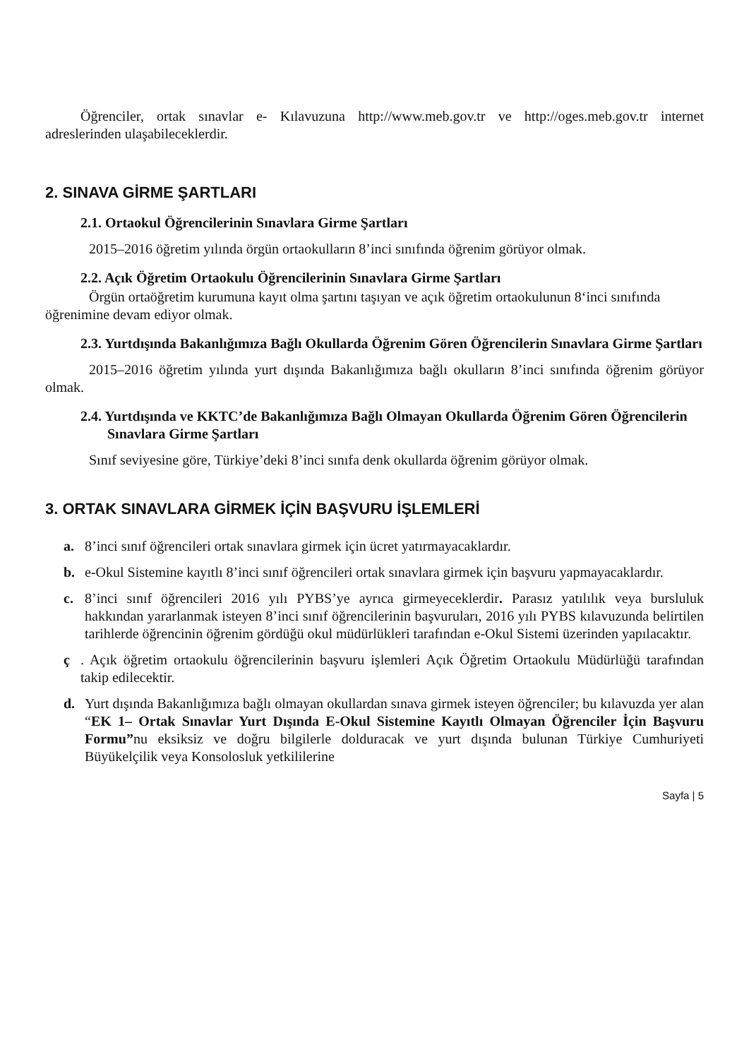Öğrenciler, ortak sınavlar e- Kılavuzuna http://www.meb.gov.tr ve http://oges.meb.gov.tr internet adreslerinden ulaşabileceklerdir.
2. SINAVA GİRME ŞARTLARI
2.1. Ortaokul Öğrencilerinin Sınavlara Girme Şartları
2015–2016 öğretim yılında örgün ortaokulların 8’inci sınıfında öğrenim görüyor olmak.
2.2. Açık Öğretim Ortaokulu Öğrencilerinin Sınavlara Girme Şartları
Örgün ortaöğretim kurumuna kayıt olma şartını taşıyan ve açık öğretim ortaokulunun 8‘inci sınıfında öğrenimine devam ediyor olmak.
2.3. Yurtdışında Bakanlığımıza Bağlı Okullarda Öğrenim Gören Öğrencilerin Sınavlara Girme Şartları
2015–2016 öğretim yılında yurt dışında Bakanlığımıza bağlı okulların 8’inci sınıfında öğrenim görüyor olmak.
2.4. Yurtdışında ve KKTC’de Bakanlığımıza Bağlı Olmayan Okullarda Öğrenim Gören Öğrencilerin Sınavlara Girme Şartları
Sınıf seviyesine göre, Türkiye’deki 8’inci sınıfa denk okullarda öğrenim görüyor olmak.
3. ORTAK SINAVLARA GİRMEK İÇİN BAŞVURU İŞLEMLERİ
a. 8’inci sınıf öğrencileri ortak sınavlara girmek için ücret yatırmayacaklardır.
b. e-Okul Sistemine kayıtlı 8’inci sınıf öğrencileri ortak sınavlara girmek için başvuru yapmayacaklardır.
c. 8’inci sınıf öğrencileri 2016 yılı PYBS’ye ayrıca girmeyeceklerdir. Parasız yatılılık veya bursluluk hakkından yararlanmak isteyen 8’inci sınıf öğrencilerinin başvuruları, 2016 yılı PYBS kılavuzunda belirtilen tarihlerde öğrencinin öğrenim gördüğü okul müdürlükleri tarafından e-Okul Sistemi üzerinden yapılacaktır.
ç. Açık öğretim ortaokulu öğrencilerinin başvuru işlemleri Açık Öğretim Ortaokulu Müdürlüğü tarafından takip edilecektir.
d. Yurt dışında Bakanlığımıza bağlı olmayan okullardan sınava girmek isteyen öğrenciler; bu kılavuzda yer alan “EK 1– Ortak Sınavlar Yurt Dışında E-Okul Sistemine Kayıtlı Olmayan Öğrenciler İçin Başvuru Formu”nu eksiksiz ve doğru bilgilerle dolduracak ve yurt dışında bulunan Türkiye Cumhuriyeti Büyükelçilik veya Konsolosluk yetkililerine
Sayfa | 5